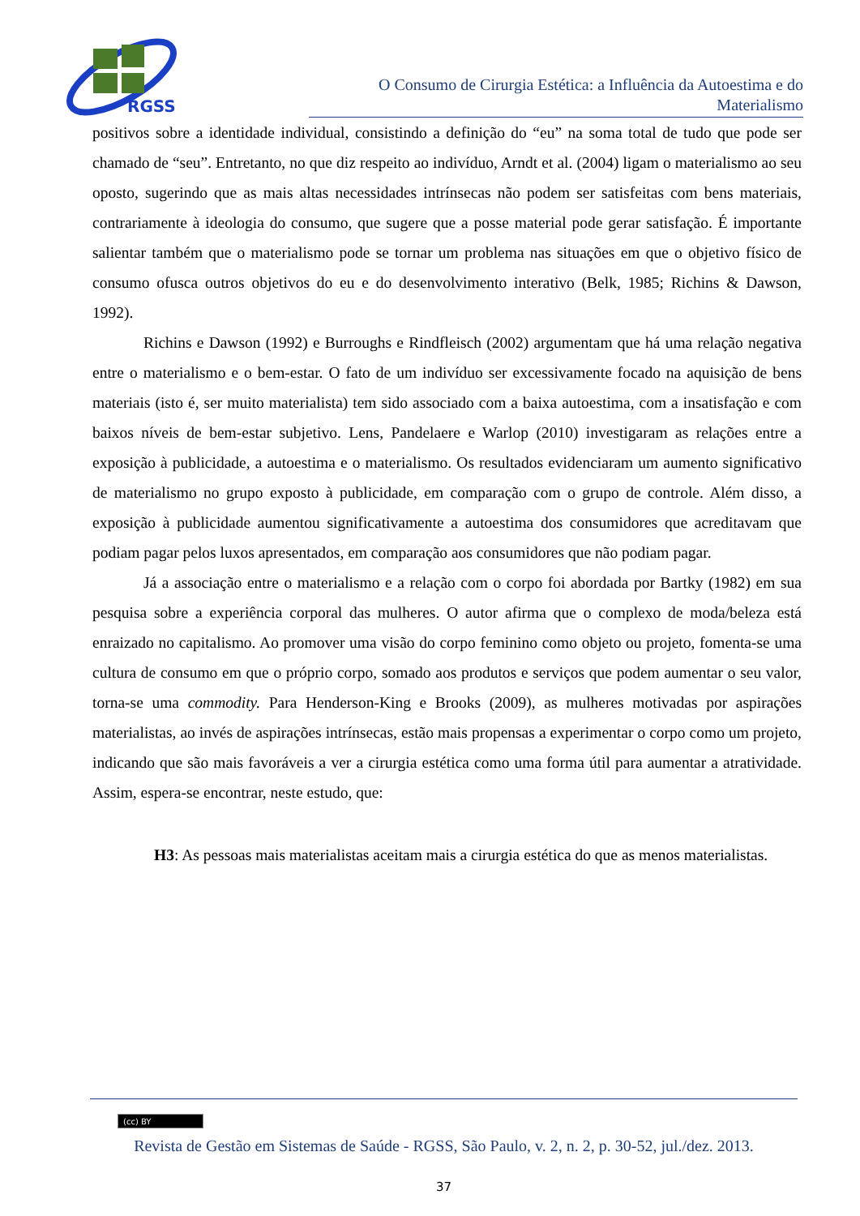RGSS
O Consumo de Cirurgia Estética: a Influência da Autoestima e do Materialismo
positivos sobre a identidade individual, consistindo a definição do “eu” na soma total de tudo que pode ser chamado de “seu”. Entretanto, no que diz respeito ao indivíduo, Arndt et al. (2004) ligam o materialismo ao seu oposto, sugerindo que as mais altas necessidades intrínsecas não podem ser satisfeitas com bens materiais, contrariamente à ideologia do consumo, que sugere que a posse material pode gerar satisfação. É importante salientar também que o materialismo pode se tornar um problema nas situações em que o objetivo físico de consumo ofusca outros objetivos do eu e do desenvolvimento interativo (Belk, 1985; Richins & Dawson, 1992).
Richins e Dawson (1992) e Burroughs e Rindfleisch (2002) argumentam que há uma relação negativa entre o materialismo e o bem-estar. O fato de um indivíduo ser excessivamente focado na aquisição de bens materiais (isto é, ser muito materialista) tem sido associado com a baixa autoestima, com a insatisfação e com baixos níveis de bem-estar subjetivo. Lens, Pandelaere e Warlop (2010) investigaram as relações entre a exposição à publicidade, a autoestima e o materialismo. Os resultados evidenciaram um aumento significativo de materialismo no grupo exposto à publicidade, em comparação com o grupo de controle. Além disso, a exposição à publicidade aumentou significativamente a autoestima dos consumidores que acreditavam que podiam pagar pelos luxos apresentados, em comparação aos consumidores que não podiam pagar.
Já a associação entre o materialismo e a relação com o corpo foi abordada por Bartky (1982) em sua pesquisa sobre a experiência corporal das mulheres. O autor afirma que o complexo de moda/beleza está enraizado no capitalismo. Ao promover uma visão do corpo feminino como objeto ou projeto, fomenta-se uma cultura de consumo em que o próprio corpo, somado aos produtos e serviços que podem aumentar o seu valor, torna-se uma commodity. Para Henderson-King e Brooks (2009), as mulheres motivadas por aspirações materialistas, ao invés de aspirações intrínsecas, estão mais propensas a experimentar o corpo como um projeto, indicando que são mais favoráveis a ver a cirurgia estética como uma forma útil para aumentar a atratividade. Assim, espera-se encontrar, neste estudo, que:
H3: As pessoas mais materialistas aceitam mais a cirurgia estética do que as menos materialistas.
(cc) BY
Revista de Gestão em Sistemas de Saúde - RGSS, São Paulo, v. 2, n. 2, p. 30-52, jul./dez. 2013.
37